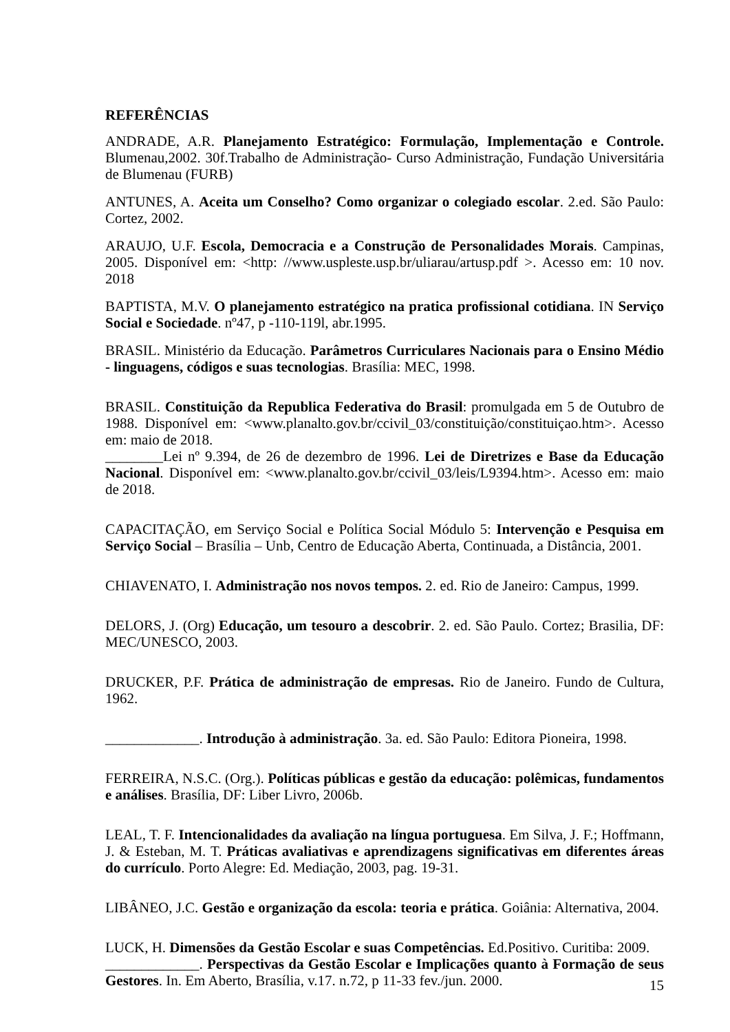REFERÊNCIAS
ANDRADE, A.R. Planejamento Estratégico: Formulação, Implementação e Controle. Blumenau,2002. 30f.Trabalho de Administração- Curso Administração, Fundação Universitária de Blumenau (FURB)
ANTUNES, A. Aceita um Conselho? Como organizar o colegiado escolar. 2.ed. São Paulo: Cortez, 2002.
ARAUJO, U.F. Escola, Democracia e a Construção de Personalidades Morais. Campinas, 2005. Disponível em: <http: //www.uspleste.usp.br/uliarau/artusp.pdf >. Acesso em: 10 nov. 2018
BAPTISTA, M.V. O planejamento estratégico na pratica profissional cotidiana. IN Serviço Social e Sociedade. nº47, p -110-119l, abr.1995.
BRASIL. Ministério da Educação. Parâmetros Curriculares Nacionais para o Ensino Médio - linguagens, códigos e suas tecnologias. Brasília: MEC, 1998.
BRASIL. Constituição da Republica Federativa do Brasil: promulgada em 5 de Outubro de 1988. Disponível em: <www.planalto.gov.br/ccivil_03/constituição/constituiçao.htm>. Acesso em: maio de 2018.
________Lei nº 9.394, de 26 de dezembro de 1996. Lei de Diretrizes e Base da Educação Nacional. Disponível em: <www.planalto.gov.br/ccivil_03/leis/L9394.htm>. Acesso em: maio de 2018.
CAPACITAÇÃO, em Serviço Social e Política Social Módulo 5: Intervenção e Pesquisa em Serviço Social – Brasília – Unb, Centro de Educação Aberta, Continuada, a Distância, 2001.
CHIAVENATO, I. Administração nos novos tempos. 2. ed. Rio de Janeiro: Campus, 1999.
DELORS, J. (Org) Educação, um tesouro a descobrir. 2. ed. São Paulo. Cortez; Brasilia, DF: MEC/UNESCO, 2003.
DRUCKER, P.F. Prática de administração de empresas. Rio de Janeiro. Fundo de Cultura, 1962.
_____________. Introdução à administração. 3a. ed. São Paulo: Editora Pioneira, 1998.
FERREIRA, N.S.C. (Org.). Políticas públicas e gestão da educação: polêmicas, fundamentos e análises. Brasília, DF: Liber Livro, 2006b.
LEAL, T. F. Intencionalidades da avaliação na língua portuguesa. Em Silva, J. F.; Hoffmann, J. & Esteban, M. T. Práticas avaliativas e aprendizagens significativas em diferentes áreas do currículo. Porto Alegre: Ed. Mediação, 2003, pag. 19-31.
LIBÂNEO, J.C. Gestão e organização da escola: teoria e prática. Goiânia: Alternativa, 2004.
LUCK, H. Dimensões da Gestão Escolar e suas Competências. Ed.Positivo. Curitiba: 2009.
_____________. Perspectivas da Gestão Escolar e Implicações quanto à Formação de seus Gestores. In. Em Aberto, Brasília, v.17. n.72, p 11-33 fev./jun. 2000.
15